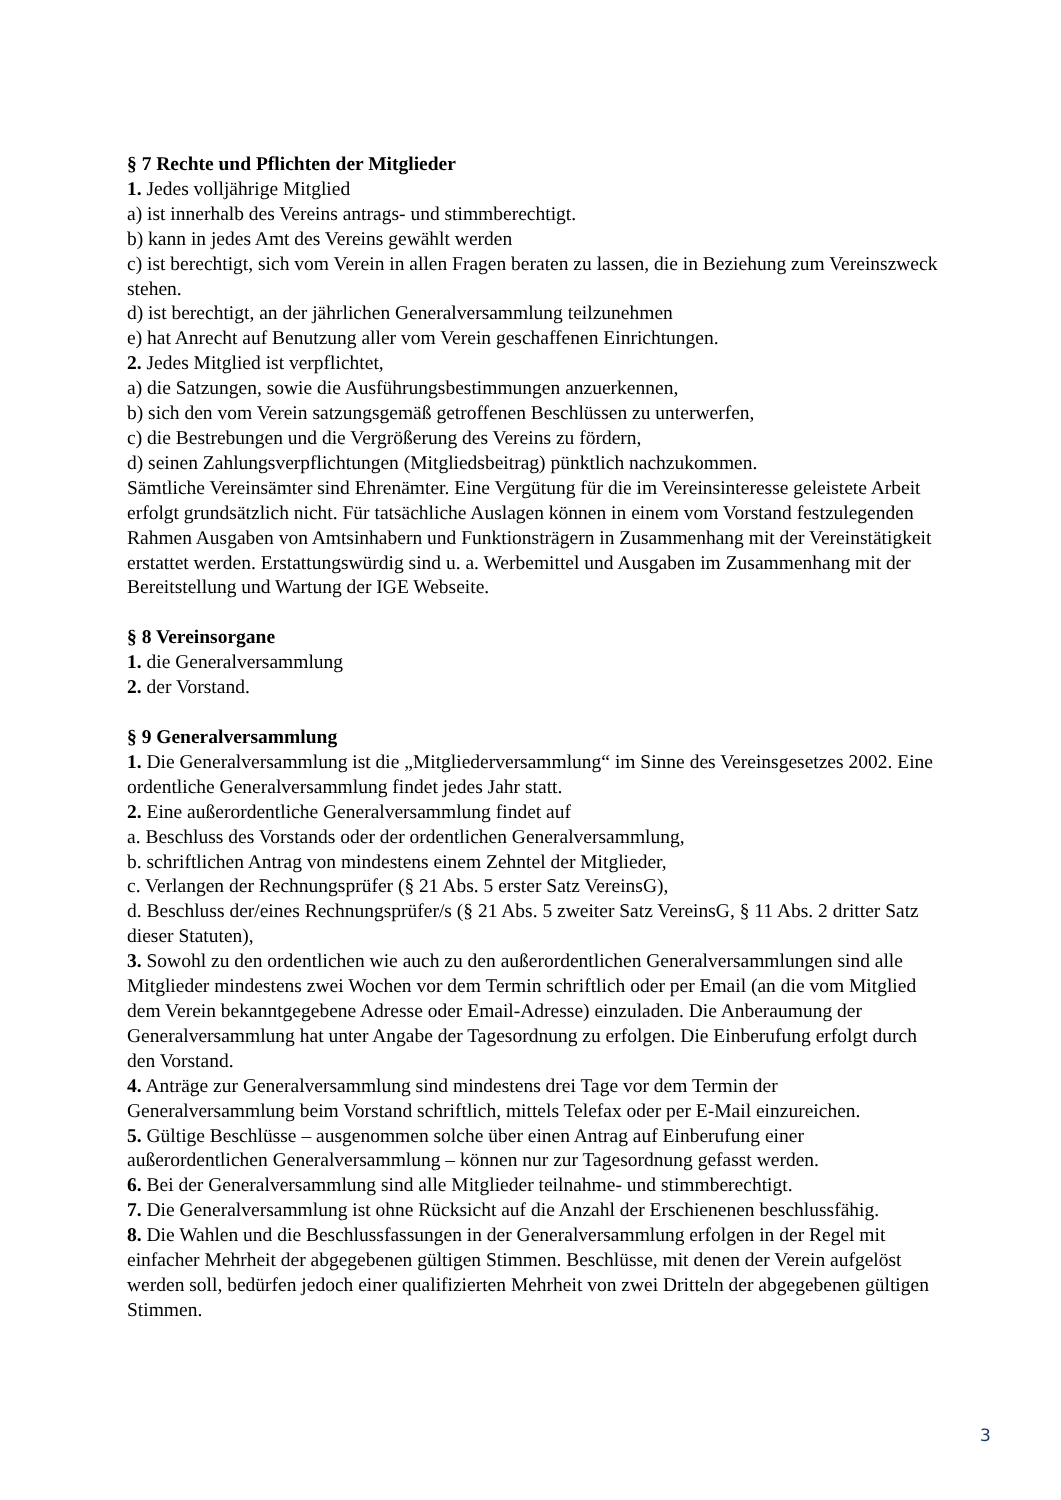§ 7 Rechte und Pflichten der Mitglieder
1. Jedes volljährige Mitglied
a) ist innerhalb des Vereins antrags- und stimmberechtigt.
b) kann in jedes Amt des Vereins gewählt werden
c) ist berechtigt, sich vom Verein in allen Fragen beraten zu lassen, die in Beziehung zum Vereinszweck stehen.
d) ist berechtigt, an der jährlichen Generalversammlung teilzunehmen
e) hat Anrecht auf Benutzung aller vom Verein geschaffenen Einrichtungen.
2. Jedes Mitglied ist verpflichtet,
a) die Satzungen, sowie die Ausführungsbestimmungen anzuerkennen,
b) sich den vom Verein satzungsgemäß getroffenen Beschlüssen zu unterwerfen,
c) die Bestrebungen und die Vergrößerung des Vereins zu fördern,
d) seinen Zahlungsverpflichtungen (Mitgliedsbeitrag) pünktlich nachzukommen.
Sämtliche Vereinsämter sind Ehrenämter. Eine Vergütung für die im Vereinsinteresse geleistete Arbeit erfolgt grundsätzlich nicht. Für tatsächliche Auslagen können in einem vom Vorstand festzulegenden Rahmen Ausgaben von Amtsinhabern und Funktionsträgern in Zusammenhang mit der Vereinstätigkeit erstattet werden. Erstattungswürdig sind u. a. Werbemittel und Ausgaben im Zusammenhang mit der Bereitstellung und Wartung der IGE Webseite.
§ 8 Vereinsorgane
1. die Generalversammlung
2. der Vorstand.
§ 9 Generalversammlung
1. Die Generalversammlung ist die „Mitgliederversammlung“ im Sinne des Vereinsgesetzes 2002. Eine ordentliche Generalversammlung findet jedes Jahr statt.
2. Eine außerordentliche Generalversammlung findet auf
a. Beschluss des Vorstands oder der ordentlichen Generalversammlung,
b. schriftlichen Antrag von mindestens einem Zehntel der Mitglieder,
c. Verlangen der Rechnungsprüfer (§ 21 Abs. 5 erster Satz VereinsG),
d. Beschluss der/eines Rechnungsprüfer/s (§ 21 Abs. 5 zweiter Satz VereinsG, § 11 Abs. 2 dritter Satz dieser Statuten),
3. Sowohl zu den ordentlichen wie auch zu den außerordentlichen Generalversammlungen sind alle Mitglieder mindestens zwei Wochen vor dem Termin schriftlich oder per Email (an die vom Mitglied dem Verein bekanntgegebene Adresse oder Email-Adresse) einzuladen. Die Anberaumung der Generalversammlung hat unter Angabe der Tagesordnung zu erfolgen. Die Einberufung erfolgt durch den Vorstand.
4. Anträge zur Generalversammlung sind mindestens drei Tage vor dem Termin der Generalversammlung beim Vorstand schriftlich, mittels Telefax oder per E-Mail einzureichen.
5. Gültige Beschlüsse – ausgenommen solche über einen Antrag auf Einberufung einer außerordentlichen Generalversammlung – können nur zur Tagesordnung gefasst werden.
6. Bei der Generalversammlung sind alle Mitglieder teilnahme- und stimmberechtigt.
7. Die Generalversammlung ist ohne Rücksicht auf die Anzahl der Erschienenen beschlussfähig.
8. Die Wahlen und die Beschlussfassungen in der Generalversammlung erfolgen in der Regel mit einfacher Mehrheit der abgegebenen gültigen Stimmen. Beschlüsse, mit denen der Verein aufgelöst werden soll, bedürfen jedoch einer qualifizierten Mehrheit von zwei Dritteln der abgegebenen gültigen Stimmen.
3